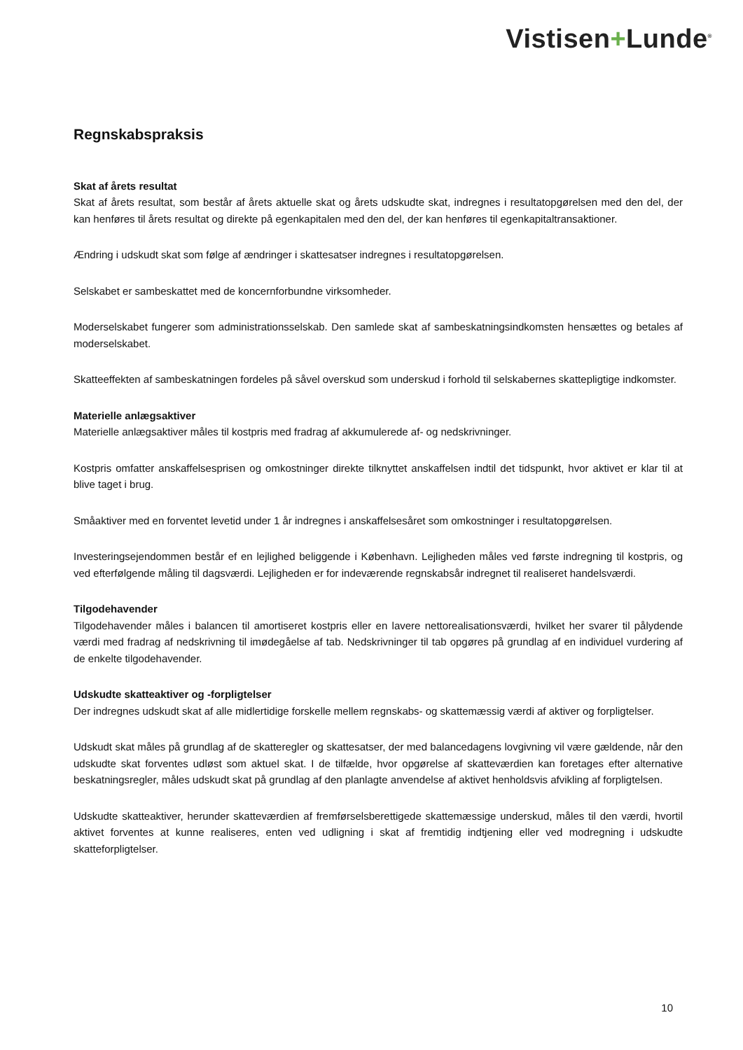Vistisen+Lunde<sup>®</sup>
Regnskabspraksis
Skat af årets resultat
Skat af årets resultat, som består af årets aktuelle skat og årets udskudte skat, indregnes i resultatopgørelsen med den del, der kan henføres til årets resultat og direkte på egenkapitalen med den del, der kan henføres til egenkapitaltransaktioner.
Ændring i udskudt skat som følge af ændringer i skattesatser indregnes i resultatopgørelsen.
Selskabet er sambeskattet med de koncernforbundne virksomheder.
Moderselskabet fungerer som administrationsselskab. Den samlede skat af sambeskatningsindkomsten hensættes og betales af moderselskabet.
Skatteeffekten af sambeskatningen fordeles på såvel overskud som underskud i forhold til selskabernes skattepligtige indkomster.
Materielle anlægsaktiver
Materielle anlægsaktiver måles til kostpris med fradrag af akkumulerede af- og nedskrivninger.
Kostpris omfatter anskaffelsesprisen og omkostninger direkte tilknyttet anskaffelsen indtil det tidspunkt, hvor aktivet er klar til at blive taget i brug.
Småaktiver med en forventet levetid under 1 år indregnes i anskaffelsesåret som omkostninger i resultatopgørelsen.
Investeringsejendommen består ef en lejlighed beliggende i København. Lejligheden måles ved første indregning til kostpris, og ved efterfølgende måling til dagsværdi. Lejligheden er for indeværende regnskabsår indregnet til realiseret handelsværdi.
Tilgodehavender
Tilgodehavender måles i balancen til amortiseret kostpris eller en lavere nettorealisationsværdi, hvilket her svarer til pålydende værdi med fradrag af nedskrivning til imødegåelse af tab. Nedskrivninger til tab opgøres på grundlag af en individuel vurdering af de enkelte tilgodehavender.
Udskudte skatteaktiver og -forpligtelser
Der indregnes udskudt skat af alle midlertidige forskelle mellem regnskabs- og skattemæssig værdi af aktiver og forpligtelser.
Udskudt skat måles på grundlag af de skatteregler og skattesatser, der med balancedagens lovgivning vil være gældende, når den udskudte skat forventes udløst som aktuel skat. I de tilfælde, hvor opgørelse af skatteværdien kan foretages efter alternative beskatningsregler, måles udskudt skat på grundlag af den planlagte anvendelse af aktivet henholdsvis afvikling af forpligtelsen.
Udskudte skatteaktiver, herunder skatteværdien af fremførselsberettigede skattemæssige underskud, måles til den værdi, hvortil aktivet forventes at kunne realiseres, enten ved udligning i skat af fremtidig indtjening eller ved modregning i udskudte skatteforpligtelser.
10